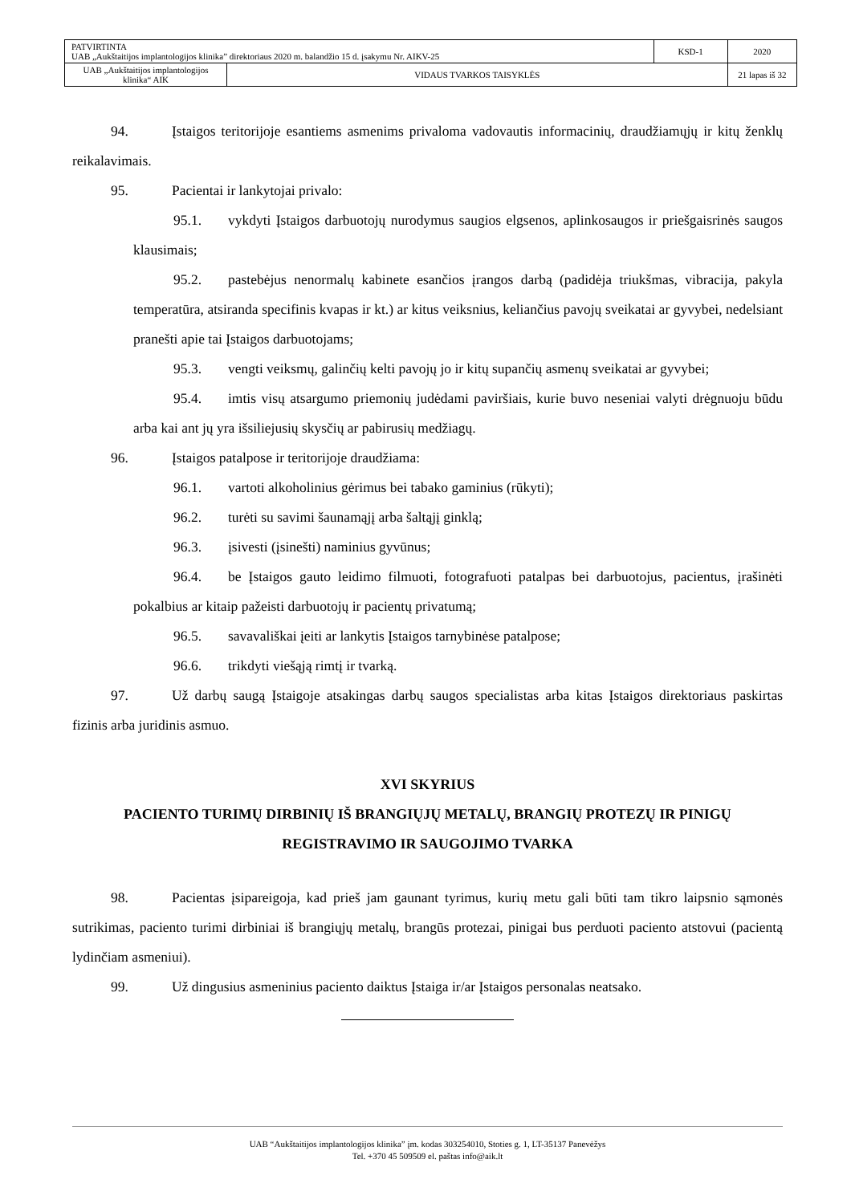| PATVIRTINTA UAB „Aukštaitijos implantologijos klinika” direktoriaus 2020 m. balandžio 15 d. įsakymu Nr. AIKV-25 | | KSD-1 | 2020 |
| UAB „Aukštaitijos implantologijos klinika“ AIK | VIDAUS TVARKOS TAISYKLĖS | | 21 lapas iš 32 |
94. Įstaigos teritorijoje esantiems asmenims privaloma vadovautis informacinių, draudžiamųjų ir kitų ženklų reikalavimais.
95. Pacientai ir lankytojai privalo:
95.1. vykdyti Įstaigos darbuotojų nurodymus saugios elgsenos, aplinkosaugos ir priešgaisrinės saugos klausimais;
95.2. pastebėjus nenormalų kabinete esančios įrangos darbą (padidėja triukšmas, vibracija, pakyla temperatūra, atsiranda specifinis kvapas ir kt.) ar kitus veiksnius, keliančius pavojų sveikatai ar gyvybei, nedelsiant pranešti apie tai Įstaigos darbuotojams;
95.3. vengti veiksmų, galinčių kelti pavojų jo ir kitų supančių asmenų sveikatai ar gyvybei;
95.4. imtis visų atsargumo priemonių judėdami paviršiais, kurie buvo neseniai valyti drėgnuoju būdu arba kai ant jų yra išsiliejusių skysčių ar pabirusių medžiagų.
96. Įstaigos patalpose ir teritorijoje draudžiama:
96.1. vartoti alkoholinius gėrimus bei tabako gaminius (rūkyti);
96.2. turėti su savimi šaunamąjį arba šaltąjį ginklą;
96.3. įsivesti (įsinešti) naminius gyvūnus;
96.4. be Įstaigos gauto leidimo filmuoti, fotografuoti patalpas bei darbuotojus, pacientus, įrašinėti pokalbius ar kitaip pažeisti darbuotojų ir pacientų privatumą;
96.5. savavališkai įeiti ar lankytis Įstaigos tarnybinėse patalpose;
96.6. trikdyti viešąją rimtį ir tvarką.
97. Už darbų saugą Įstaigoje atsakingas darbų saugos specialistas arba kitas Įstaigos direktoriaus paskirtas fizinis arba juridinis asmuo.
XVI SKYRIUS
PACIENTO TURIMŲ DIRBINIŲ IŠ BRANGIŲJŲ METALŲ, BRANGIŲ PROTEZŲ IR PINIGŲ REGISTRAVIMO IR SAUGOJIMO TVARKA
98. Pacientas įsipareigoja, kad prieš jam gaunant tyrimus, kurių metu gali būti tam tikro laipsnio sąmonės sutrikimas, paciento turimi dirbiniai iš brangiųjų metalų, brangūs protezai, pinigai bus perduoti paciento atstovui (pacientą lydinčiam asmeniui).
99. Už dingusius asmeninius paciento daiktus Įstaiga ir/ar Įstaigos personalas neatsako.
UAB “Aukštaitijos implantologijos klinika” įm. kodas 303254010, Stoties g. 1, LT-35137 Panevėžys
Tel. +370 45 509509 el. paštas info@aik.lt